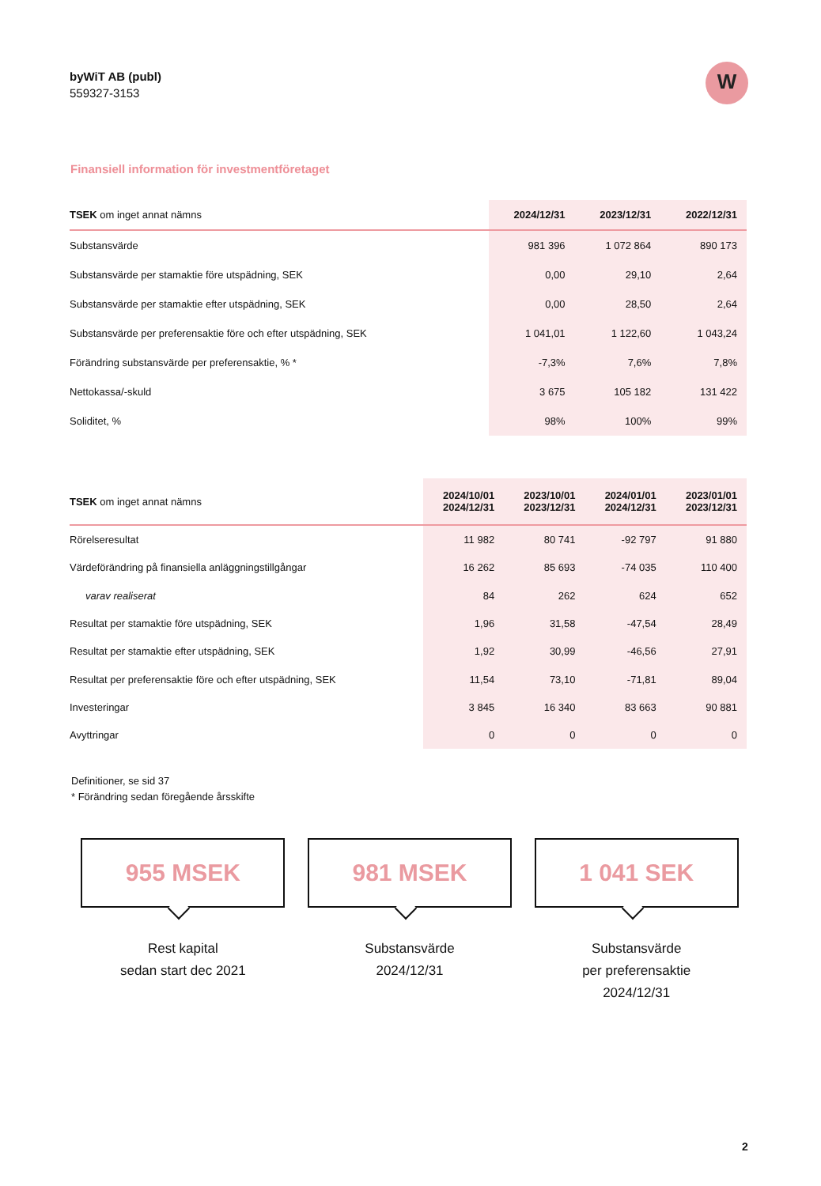byWiT AB (publ)
559327-3153
W
Finansiell information för investmentföretaget
| TSEK om inget annat nämns | 2024/12/31 | 2023/12/31 | 2022/12/31 |
| --- | --- | --- | --- |
| Substansvärde | 981 396 | 1 072 864 | 890 173 |
| Substansvärde per stamaktie före utspädning, SEK | 0,00 | 29,10 | 2,64 |
| Substansvärde per stamaktie efter utspädning, SEK | 0,00 | 28,50 | 2,64 |
| Substansvärde per preferensaktie före och efter utspädning, SEK | 1 041,01 | 1 122,60 | 1 043,24 |
| Förändring substansvärde per preferensaktie, % * | -7,3% | 7,6% | 7,8% |
| Nettokassa/-skuld | 3 675 | 105 182 | 131 422 |
| Soliditet, % | 98% | 100% | 99% |
| TSEK om inget annat nämns | 2024/10/01 2024/12/31 | 2023/10/01 2023/12/31 | 2024/01/01 2024/12/31 | 2023/01/01 2023/12/31 |
| --- | --- | --- | --- | --- |
| Rörelseresultat | 11 982 | 80 741 | -92 797 | 91 880 |
| Värdeförändring på finansiella anläggningstillgångar | 16 262 | 85 693 | -74 035 | 110 400 |
| varav realiserat | 84 | 262 | 624 | 652 |
| Resultat per stamaktie före utspädning, SEK | 1,96 | 31,58 | -47,54 | 28,49 |
| Resultat per stamaktie efter utspädning, SEK | 1,92 | 30,99 | -46,56 | 27,91 |
| Resultat per preferensaktie före och efter utspädning, SEK | 11,54 | 73,10 | -71,81 | 89,04 |
| Investeringar | 3 845 | 16 340 | 83 663 | 90 881 |
| Avyttringar | 0 | 0 | 0 | 0 |
Definitioner, se sid 37
* Förändring sedan föregående årsskifte
955 MSEK
Rest kapital
sedan start dec 2021
981 MSEK
Substansvärde
2024/12/31
1 041 SEK
Substansvärde
per preferensaktie
2024/12/31
2